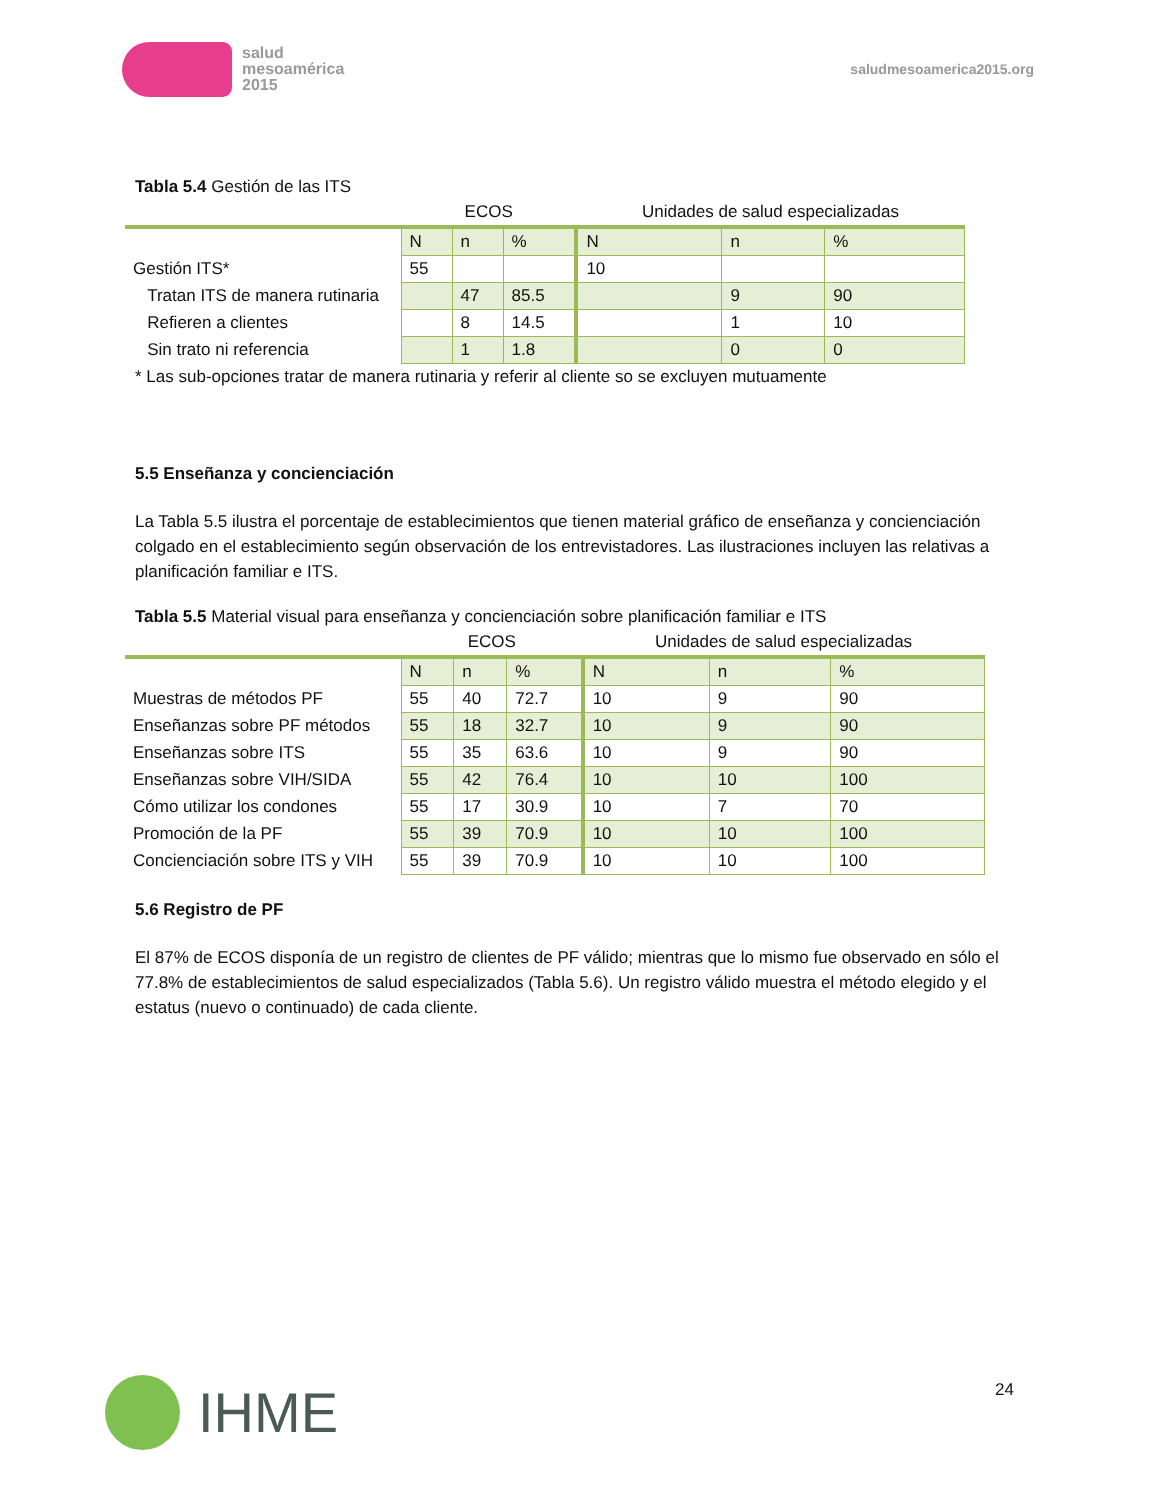salud
mesoamérica
2015
saludmesoamerica2015.org
Tabla 5.4 Gestión de las ITS
| | ECOS | | | Unidades de salud especializadas | | |
| | N | n | % | N | n | % |
| Gestión ITS* | 55 | | | 10 | | |
| Tratan ITS de manera rutinaria | | 47 | 85.5 | | 9 | 90 |
| Refieren a clientes | | 8 | 14.5 | | 1 | 10 |
| Sin trato ni referencia | | 1 | 1.8 | | 0 | 0 |
* Las sub-opciones tratar de manera rutinaria y referir al cliente so se excluyen mutuamente
5.5 Enseñanza y concienciación
La Tabla 5.5 ilustra el porcentaje de establecimientos que tienen material gráfico de enseñanza y concienciación colgado en el establecimiento según observación de los entrevistadores. Las ilustraciones incluyen las relativas a planificación familiar e ITS.
Tabla 5.5 Material visual para enseñanza y concienciación sobre planificación familiar e ITS
| | ECOS | | | Unidades de salud especializadas | | |
| | N | n | % | N | n | % |
| Muestras de métodos PF | 55 | 40 | 72.7 | 10 | 9 | 90 |
| Enseñanzas sobre PF métodos | 55 | 18 | 32.7 | 10 | 9 | 90 |
| Enseñanzas sobre ITS | 55 | 35 | 63.6 | 10 | 9 | 90 |
| Enseñanzas sobre VIH/SIDA | 55 | 42 | 76.4 | 10 | 10 | 100 |
| Cómo utilizar los condones | 55 | 17 | 30.9 | 10 | 7 | 70 |
| Promoción de la PF | 55 | 39 | 70.9 | 10 | 10 | 100 |
| Concienciación sobre ITS y VIH | 55 | 39 | 70.9 | 10 | 10 | 100 |
5.6 Registro de PF
El 87% de ECOS disponía de un registro de clientes de PF válido; mientras que lo mismo fue observado en sólo el 77.8% de establecimientos de salud especializados (Tabla 5.6). Un registro válido muestra el método elegido y el estatus (nuevo o continuado) de cada cliente.
IHME 24